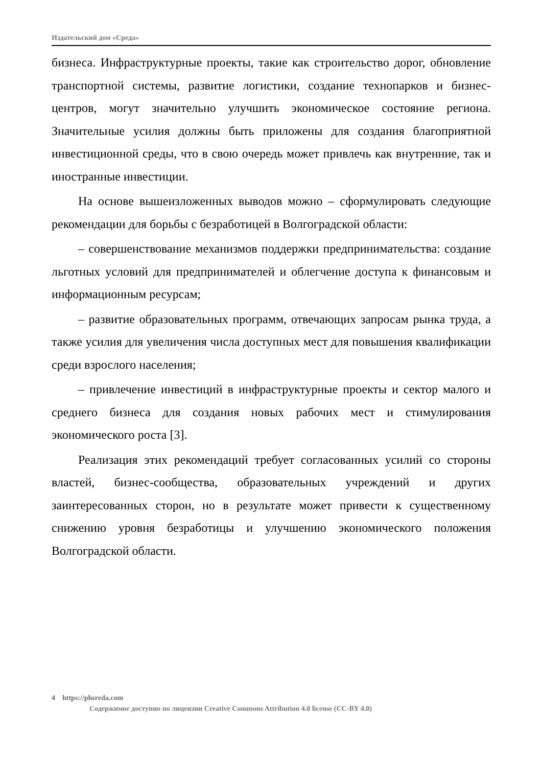Издательский дом «Среда»
бизнеса. Инфраструктурные проекты, такие как строительство дорог, обновление транспортной системы, развитие логистики, создание технопарков и бизнес-центров, могут значительно улучшить экономическое состояние региона. Значительные усилия должны быть приложены для создания благоприятной инвестиционной среды, что в свою очередь может привлечь как внутренние, так и иностранные инвестиции.
На основе вышеизложенных выводов можно – сформулировать следующие рекомендации для борьбы с безработицей в Волгоградской области:
– совершенствование механизмов поддержки предпринимательства: создание льготных условий для предпринимателей и облегчение доступа к финансовым и информационным ресурсам;
– развитие образовательных программ, отвечающих запросам рынка труда, а также усилия для увеличения числа доступных мест для повышения квалификации среди взрослого населения;
– привлечение инвестиций в инфраструктурные проекты и сектор малого и среднего бизнеса для создания новых рабочих мест и стимулирования экономического роста [3].
Реализация этих рекомендаций требует согласованных усилий со стороны властей, бизнес-сообщества, образовательных учреждений и других заинтересованных сторон, но в результате может привести к существенному снижению уровня безработицы и улучшению экономического положения Волгоградской области.
4 https://phsreda.com
Содержимое доступно по лицензии Creative Commons Attribution 4.0 license (CC-BY 4.0)